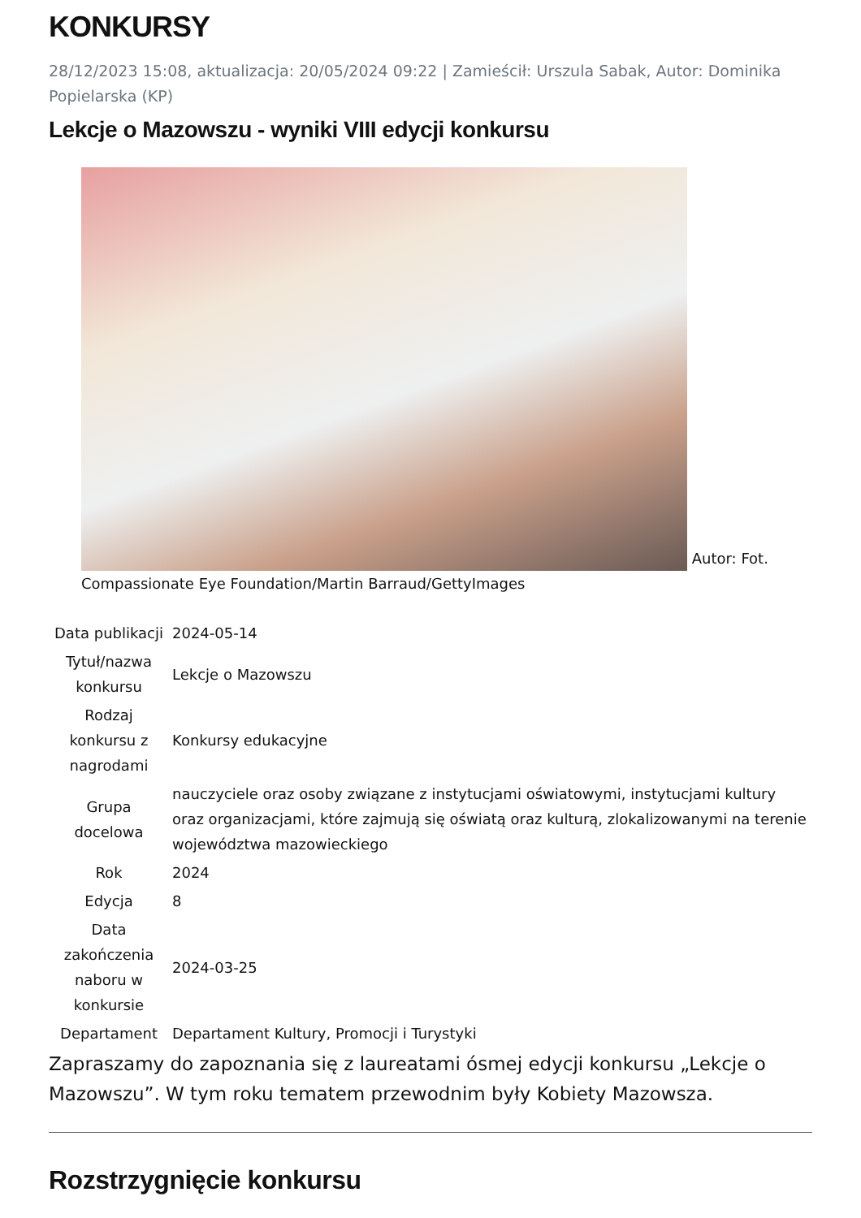KONKURSY
28/12/2023 15:08, aktualizacja: 20/05/2024 09:22 | Zamieścił: Urszula Sabak, Autor: Dominika Popielarska (KP)
Lekcje o Mazowszu - wyniki VIII edycji konkursu
Autor: Fot. Compassionate Eye Foundation/Martin Barraud/GettyImages
| Data publikacji | 2024-05-14 |
| Tytuł/nazwa konkursu | Lekcje o Mazowszu |
| Rodzaj konkursu z nagrodami | Konkursy edukacyjne |
| Grupa docelowa | nauczyciele oraz osoby związane z instytucjami oświatowymi, instytucjami kultury oraz organizacjami, które zajmują się oświatą oraz kulturą, zlokalizowanymi na terenie województwa mazowieckiego |
| Rok | 2024 |
| Edycja | 8 |
| Data zakończenia naboru w konkursie | 2024-03-25 |
| Departament | Departament Kultury, Promocji i Turystyki |
Zapraszamy do zapoznania się z laureatami ósmej edycji konkursu „Lekcje o Mazowszu”. W tym roku tematem przewodnim były Kobiety Mazowsza.
Rozstrzygnięcie konkursu